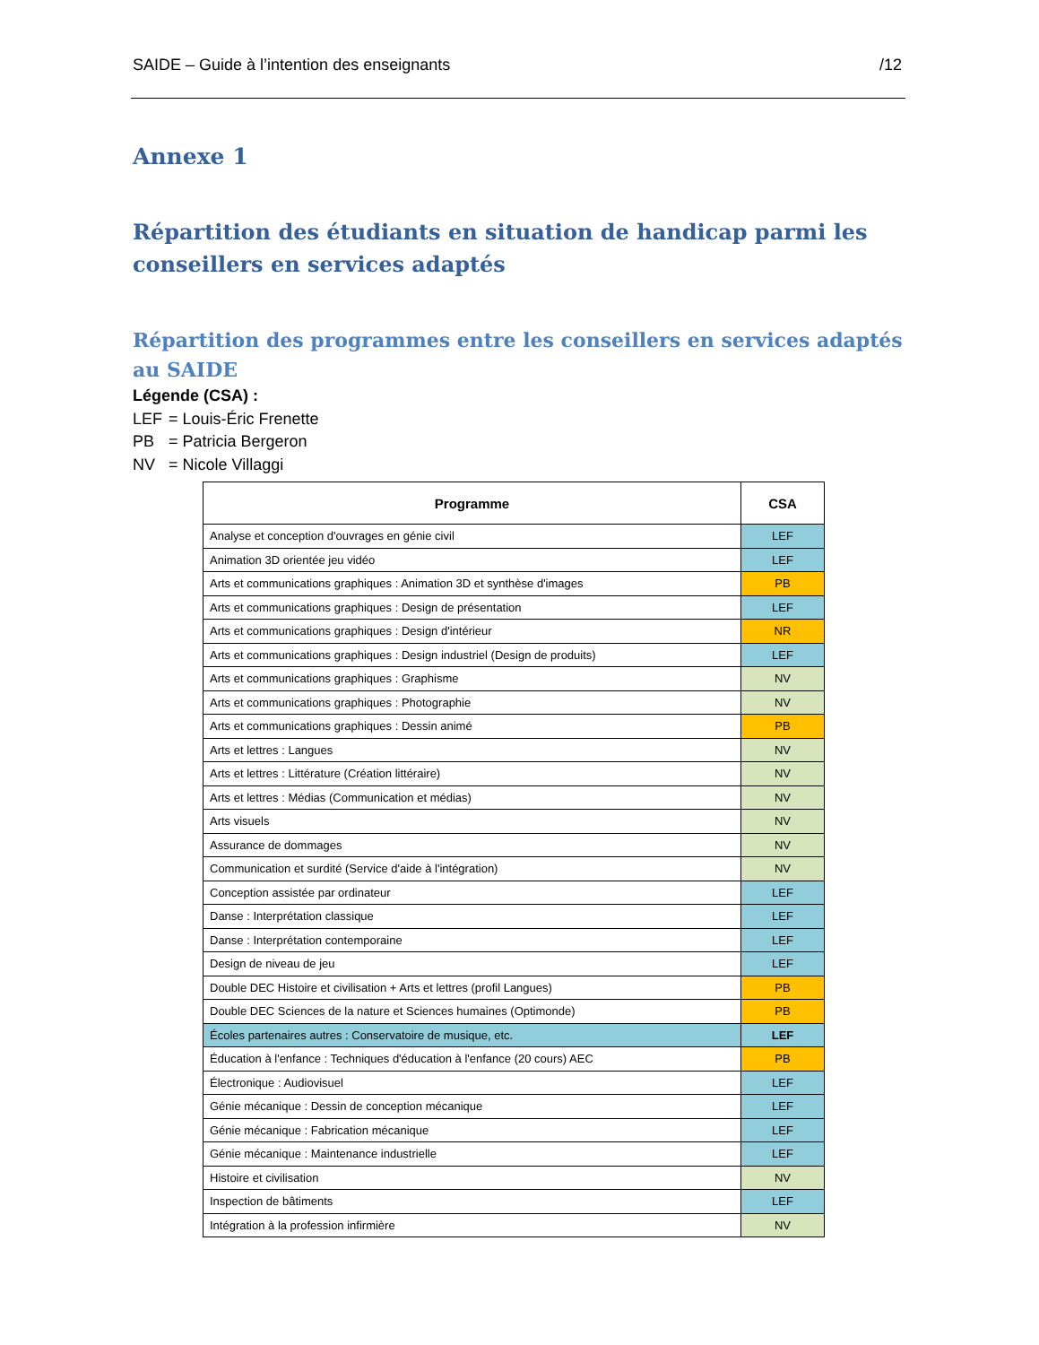SAIDE – Guide à l’intention des enseignants /12
Annexe 1
Répartition des étudiants en situation de handicap parmi les conseillers en services adaptés
Répartition des programmes entre les conseillers en services adaptés au SAIDE
Légende (CSA) :
LEF = Louis-Éric Frenette
PB = Patricia Bergeron
NV = Nicole Villaggi
| Programme | CSA |
| --- | --- |
| Analyse et conception d'ouvrages en génie civil | LEF |
| Animation 3D orientée jeu vidéo | LEF |
| Arts et communications graphiques : Animation 3D et synthèse d'images | PB |
| Arts et communications graphiques : Design de présentation | LEF |
| Arts et communications graphiques : Design d'intérieur | NR |
| Arts et communications graphiques : Design industriel (Design de produits) | LEF |
| Arts et communications graphiques : Graphisme | NV |
| Arts et communications graphiques : Photographie | NV |
| Arts et communications graphiques : Dessin animé | PB |
| Arts et lettres : Langues | NV |
| Arts et lettres : Littérature (Création littéraire) | NV |
| Arts et lettres : Médias (Communication et médias) | NV |
| Arts visuels | NV |
| Assurance de dommages | NV |
| Communication et surdité (Service d'aide à l'intégration) | NV |
| Conception assistée par ordinateur | LEF |
| Danse : Interprétation classique | LEF |
| Danse : Interprétation contemporaine | LEF |
| Design de niveau de jeu | LEF |
| Double DEC Histoire et civilisation + Arts et lettres (profil Langues) | PB |
| Double DEC Sciences de la nature et Sciences humaines (Optimonde) | PB |
| Écoles partenaires autres : Conservatoire de musique, etc. | LEF |
| Éducation à l'enfance : Techniques d'éducation à l'enfance (20 cours) AEC | PB |
| Électronique : Audiovisuel | LEF |
| Génie mécanique : Dessin de conception mécanique | LEF |
| Génie mécanique : Fabrication mécanique | LEF |
| Génie mécanique : Maintenance industrielle | LEF |
| Histoire et civilisation | NV |
| Inspection de bâtiments | LEF |
| Intégration à la profession infirmière | NV |